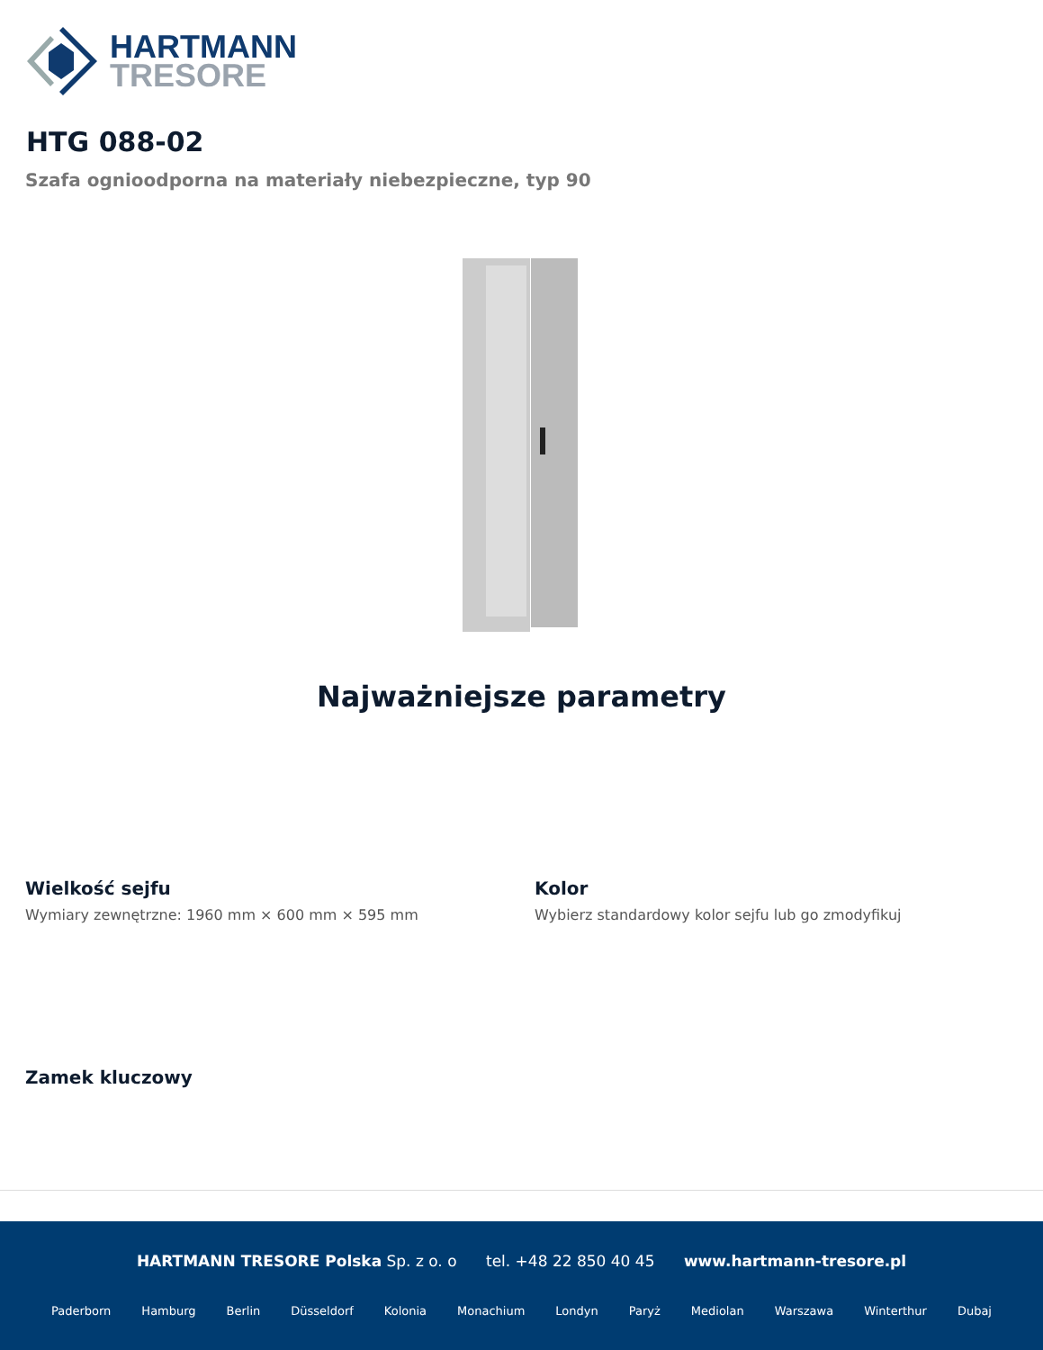HARTMANN
TRESORE
HTG 088-02
Szafa ognioodporna na materiały niebezpieczne, typ 90
Najważniejsze parametry
Wielkość sejfu
Wymiary zewnętrzne: 1960 mm × 600 mm × 595 mm
Kolor
Wybierz standardowy kolor sejfu lub go zmodyfikuj
Zamek kluczowy
HARTMANN TRESORE Polska Sp. z o. o tel. +48 22 850 40 45 www.hartmann-tresore.pl
Paderborn Hamburg Berlin Düsseldorf Kolonia Monachium Londyn Paryż Mediolan Warszawa Winterthur Dubaj